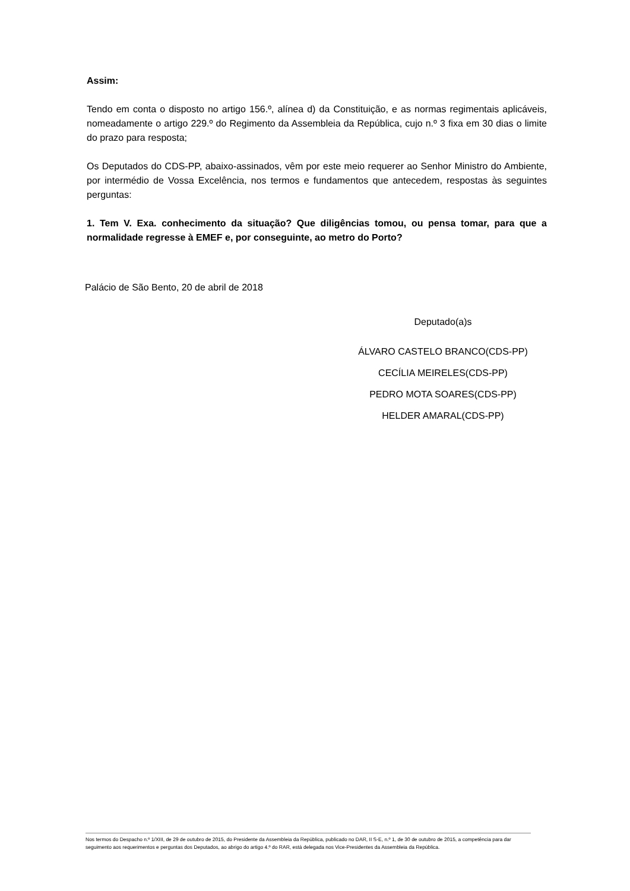Assim:
Tendo em conta o disposto no artigo 156.º, alínea d) da Constituição, e as normas regimentais aplicáveis, nomeadamente o artigo 229.º do Regimento da Assembleia da República, cujo n.º 3 fixa em 30 dias o limite do prazo para resposta;
Os Deputados do CDS-PP, abaixo-assinados, vêm por este meio requerer ao Senhor Ministro do Ambiente, por intermédio de Vossa Excelência, nos termos e fundamentos que antecedem, respostas às seguintes perguntas:
1. Tem V. Exa. conhecimento da situação? Que diligências tomou, ou pensa tomar, para que a normalidade regresse à EMEF e, por conseguinte, ao metro do Porto?
Palácio de São Bento, 20 de abril de 2018
Deputado(a)s
ÁLVARO CASTELO BRANCO(CDS-PP)
CECÍLIA MEIRELES(CDS-PP)
PEDRO MOTA SOARES(CDS-PP)
HELDER AMARAL(CDS-PP)
Nos termos do Despacho n.º 1/XIII, de 29 de outubro de 2015, do Presidente da Assembleia da República, publicado no DAR, II S-E, n.º 1, de 30 de outubro de 2015, a competência para dar seguimento aos requerimentos e perguntas dos Deputados, ao abrigo do artigo 4.º do RAR, está delegada nos Vice-Presidentes da Assembleia da República.